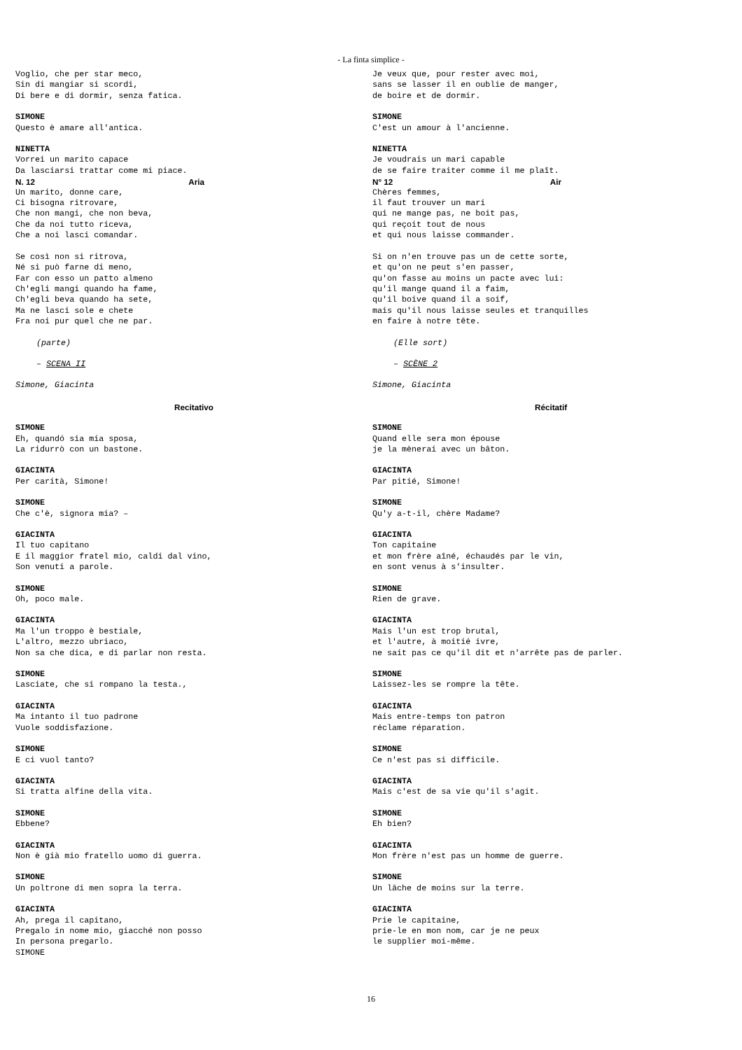- La finta simplice -
Voglio, che per star meco, Sin di mangiar si scordi, Di bere e di dormir, senza fatica.
SIMONE Questo è amare all'antica.
NINETTA Vorrei un marito capace Da lasciarsi trattar come mi piace.
N. 12 Aria
Un marito, donne care, Ci bisogna ritrovare, Che non mangi, che non beva, Che da noi tutto riceva, Che a noi lasci comandar.
Se così non si ritrova, Né si può farne di meno, Far con esso un patto almeno Ch'egli mangi quando ha fame, Ch'egli beva quando ha sete, Ma ne lasci sole e chete Fra noi pur quel che ne par.
(parte)
– SCENA II
Simone, Giacinta
Recitativo
SIMONE Eh, quandó sia mia sposa, La ridurrò con un bastone.
GIACINTA Per carità, Simone!
SIMONE Che c'è, signora mia? –
GIACINTA Il tuo capitano E il maggior fratel mio, caldi dal vino, Son venuti a parole.
SIMONE Oh, poco male.
GIACINTA Ma l'un troppo è bestiale, L'altro, mezzo ubriaco, Non sa che dica, e di parlar non resta.
SIMONE Lasciate, che si rompano la testa.,
GIACINTA Ma intanto il tuo padrone Vuole soddisfazione.
SIMONE E ci vuol tanto?
GIACINTA Si tratta alfine della vita.
SIMONE Ebbene?
GIACINTA Non è già mio fratello uomo di guerra.
SIMONE Un poltrone di men sopra la terra.
GIACINTA Ah, prega il capitano, Pregalo in nome mio, giacché non posso In persona pregarlo. SIMONE
Je veux que, pour rester avec moi, sans se lasser il en oublie de manger, de boire et de dormir.
SIMONE C'est un amour à l'ancienne.
NINETTA Je voudrais un mari capable de se faire traiter comme il me plaît.
N° 12 Air
Chères femmes, il faut trouver un mari qui ne mange pas, ne boit pas, qui reçoit tout de nous et qui nous laisse commander.
Si on n'en trouve pas un de cette sorte, et qu'on ne peut s'en passer, qu'on fasse au moins un pacte avec lui: qu'il mange quand il a faim, qu'il boive quand il a soif, mais qu'il nous laisse seules et tranquilles en faire à notre tête.
(Elle sort)
– SCÈNE 2
Simone, Giacinta
Récitatif
SIMONE Quand elle sera mon épouse je la mènerai avec un bâton.
GIACINTA Par pitié, Simone!
SIMONE Qu'y a-t-il, chère Madame?
GIACINTA Ton capitaine et mon frère aîné, échaudés par le vin, en sont venus à s'insulter.
SIMONE Rien de grave.
GIACINTA Mais l'un est trop brutal, et l'autre, à moitié ivre, ne sait pas ce qu'il dit et n'arrête pas de parler.
SIMONE Laissez-les se rompre la tête.
GIACINTA Mais entre-temps ton patron réclame réparation.
SIMONE Ce n'est pas si difficile.
GIACINTA Mais c'est de sa vie qu'il s'agit.
SIMONE Eh bien?
GIACINTA Mon frère n'est pas un homme de guerre.
SIMONE Un lâche de moins sur la terre.
GIACINTA Prie le capitaine, prie-le en mon nom, car je ne peux le supplier moi-même.
16